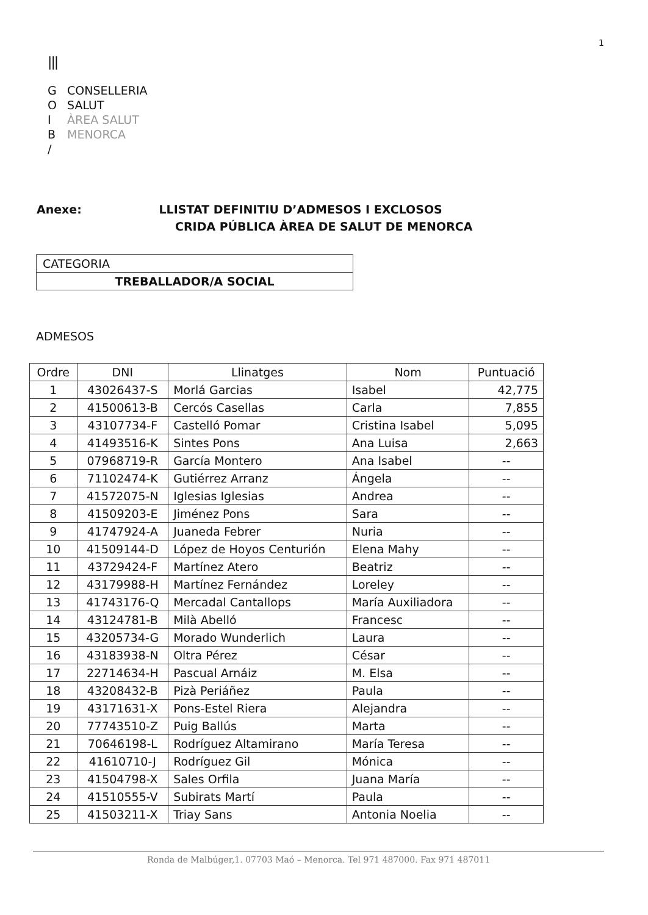1
|||
G CONSELLERIA
O SALUT
I ÀREA SALUT
B MENORCA
/
Anexe: LLISTAT DEFINITIU D’ADMESOS I EXCLOSOS
CRIDA PÚBLICA ÀREA DE SALUT DE MENORCA
| CATEGORIA |
| TREBALLADOR/A SOCIAL |
ADMESOS
| Ordre | DNI | Llinatges | Nom | Puntuació |
| --- | --- | --- | --- | --- |
| 1 | 43026437-S | Morlá Garcias | Isabel | 42,775 |
| 2 | 41500613-B | Cercós Casellas | Carla | 7,855 |
| 3 | 43107734-F | Castelló Pomar | Cristina Isabel | 5,095 |
| 4 | 41493516-K | Sintes Pons | Ana Luisa | 2,663 |
| 5 | 07968719-R | García Montero | Ana Isabel | -- |
| 6 | 71102474-K | Gutiérrez Arranz | Ángela | -- |
| 7 | 41572075-N | Iglesias Iglesias | Andrea | -- |
| 8 | 41509203-E | Jiménez Pons | Sara | -- |
| 9 | 41747924-A | Juaneda Febrer | Nuria | -- |
| 10 | 41509144-D | López de Hoyos Centurión | Elena Mahy | -- |
| 11 | 43729424-F | Martínez Atero | Beatriz | -- |
| 12 | 43179988-H | Martínez Fernández | Loreley | -- |
| 13 | 41743176-Q | Mercadal Cantallops | María Auxiliadora | -- |
| 14 | 43124781-B | Milà Abelló | Francesc | -- |
| 15 | 43205734-G | Morado Wunderlich | Laura | -- |
| 16 | 43183938-N | Oltra Pérez | César | -- |
| 17 | 22714634-H | Pascual Arnáiz | M. Elsa | -- |
| 18 | 43208432-B | Pizà Periáñez | Paula | -- |
| 19 | 43171631-X | Pons-Estel Riera | Alejandra | -- |
| 20 | 77743510-Z | Puig Ballús | Marta | -- |
| 21 | 70646198-L | Rodríguez Altamirano | María Teresa | -- |
| 22 | 41610710-J | Rodríguez Gil | Mónica | -- |
| 23 | 41504798-X | Sales Orfila | Juana María | -- |
| 24 | 41510555-V | Subirats Martí | Paula | -- |
| 25 | 41503211-X | Triay Sans | Antonia Noelia | -- |
Ronda de Malbúger,1. 07703 Maó – Menorca. Tel 971 487000. Fax 971 487011